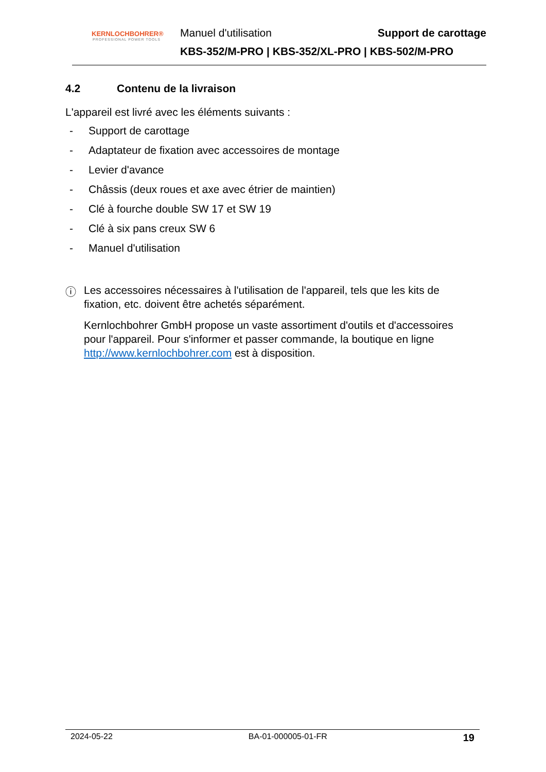KERNLOCHBOHRER®
PROFESSIONAL POWER TOOLS
Manuel d'utilisation Support de carottage
KBS-352/M-PRO | KBS-352/XL-PRO | KBS-502/M-PRO
4.2 Contenu de la livraison
L'appareil est livré avec les éléments suivants :
- Support de carottage
- Adaptateur de fixation avec accessoires de montage
- Levier d'avance
- Châssis (deux roues et axe avec étrier de maintien)
- Clé à fourche double SW 17 et SW 19
- Clé à six pans creux SW 6
- Manuel d'utilisation
ⓘ
Les accessoires nécessaires à l'utilisation de l'appareil, tels que les kits de fixation, etc. doivent être achetés séparément.
Kernlochbohrer GmbH propose un vaste assortiment d'outils et d'accessoires pour l'appareil. Pour s'informer et passer commande, la boutique en ligne http://www.kernlochbohrer.com est à disposition.
2024-05-22 BA-01-000005-01-FR 19